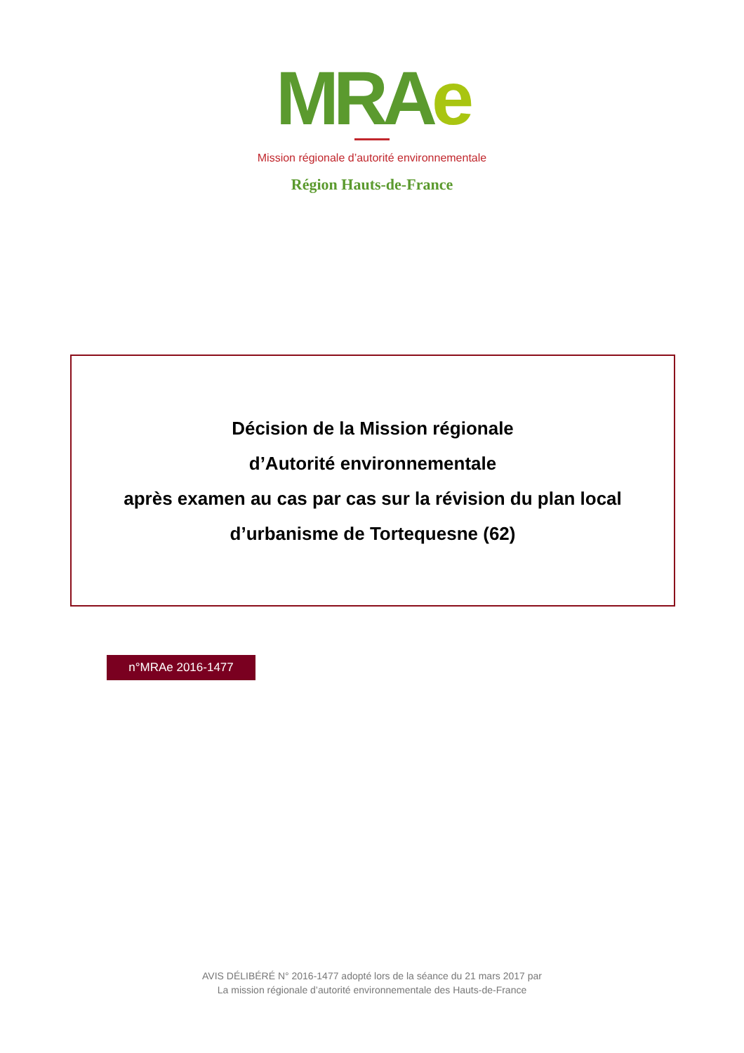MRAe
Mission régionale d’autorité environnementale
Région Hauts-de-France
Décision de la Mission régionale
d’Autorité environnementale
après examen au cas par cas sur la révision du plan local
d’urbanisme de Tortequesne (62)
n°MRAe 2016-1477
AVIS DÉLIBÉRÉ N° 2016-1477 adopté lors de la séance du 21 mars 2017 par
La mission régionale d’autorité environnementale des Hauts-de-France